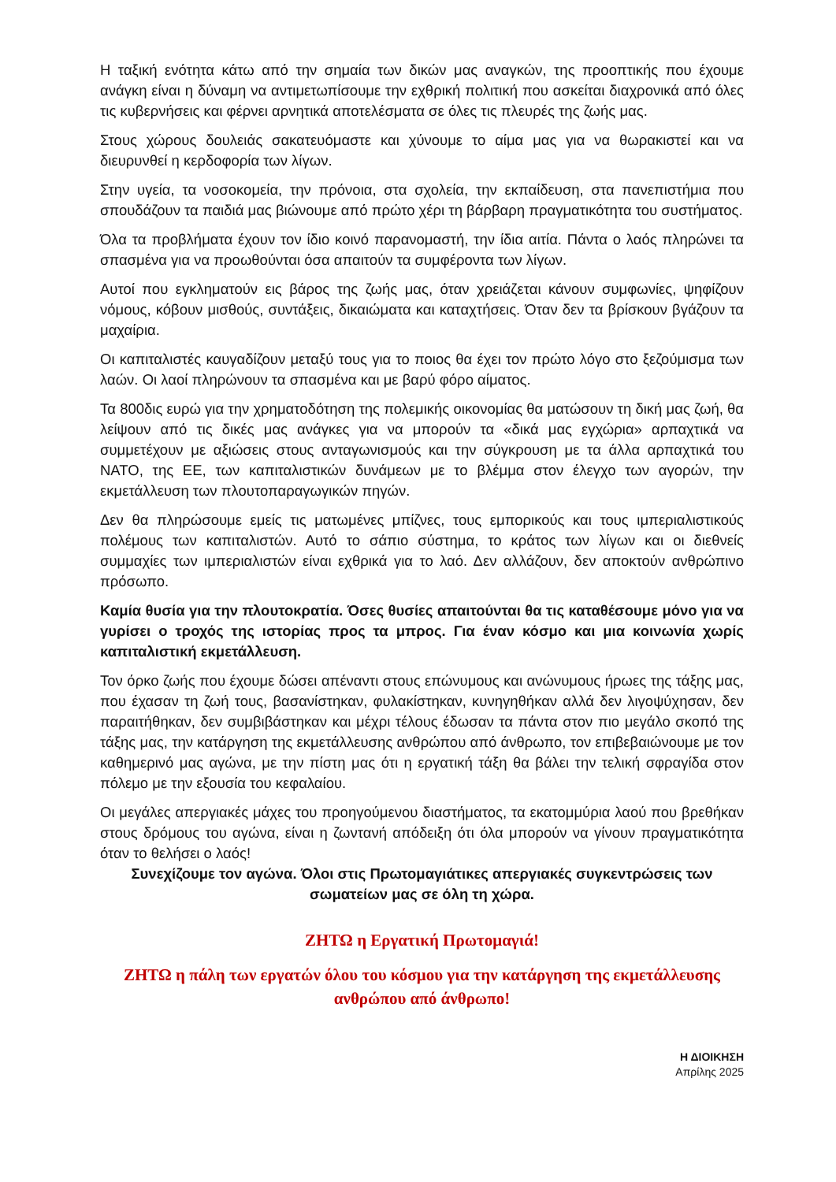Η ταξική ενότητα κάτω από την σημαία των δικών μας αναγκών, της προοπτικής που έχουμε ανάγκη είναι η δύναμη να αντιμετωπίσουμε την εχθρική πολιτική που ασκείται διαχρονικά από όλες τις κυβερνήσεις και φέρνει αρνητικά αποτελέσματα σε όλες τις πλευρές της ζωής μας.
Στους χώρους δουλειάς σακατευόμαστε και χύνουμε το αίμα μας για να θωρακιστεί και να διευρυνθεί η κερδοφορία των λίγων.
Στην υγεία, τα νοσοκομεία, την πρόνοια, στα σχολεία, την εκπαίδευση, στα πανεπιστήμια που σπουδάζουν τα παιδιά μας βιώνουμε από πρώτο χέρι τη βάρβαρη πραγματικότητα του συστήματος.
Όλα τα προβλήματα έχουν τον ίδιο κοινό παρανομαστή, την ίδια αιτία. Πάντα ο λαός πληρώνει τα σπασμένα για να προωθούνται όσα απαιτούν τα συμφέροντα των λίγων.
Αυτοί που εγκληματούν εις βάρος της ζωής μας, όταν χρειάζεται κάνουν συμφωνίες, ψηφίζουν νόμους, κόβουν μισθούς, συντάξεις, δικαιώματα και καταχτήσεις. Όταν δεν τα βρίσκουν βγάζουν τα μαχαίρια.
Οι καπιταλιστές καυγαδίζουν μεταξύ τους για το ποιος θα έχει τον πρώτο λόγο στο ξεζούμισμα των λαών. Οι λαοί πληρώνουν τα σπασμένα και με βαρύ φόρο αίματος.
Τα 800δις ευρώ για την χρηματοδότηση της πολεμικής οικονομίας θα ματώσουν τη δική μας ζωή, θα λείψουν από τις δικές μας ανάγκες για να μπορούν τα «δικά μας εγχώρια» αρπαχτικά να συμμετέχουν με αξιώσεις στους ανταγωνισμούς και την σύγκρουση με τα άλλα αρπαχτικά του ΝΑΤΟ, της ΕΕ, των καπιταλιστικών δυνάμεων με το βλέμμα στον έλεγχο των αγορών, την εκμετάλλευση των πλουτοπαραγωγικών πηγών.
Δεν θα πληρώσουμε εμείς τις ματωμένες μπίζνες, τους εμπορικούς και τους ιμπεριαλιστικούς πολέμους των καπιταλιστών. Αυτό το σάπιο σύστημα, το κράτος των λίγων και οι διεθνείς συμμαχίες των ιμπεριαλιστών είναι εχθρικά για το λαό. Δεν αλλάζουν, δεν αποκτούν ανθρώπινο πρόσωπο.
Καμία θυσία για την πλουτοκρατία. Όσες θυσίες απαιτούνται θα τις καταθέσουμε μόνο για να γυρίσει ο τροχός της ιστορίας προς τα μπρος. Για έναν κόσμο και μια κοινωνία χωρίς καπιταλιστική εκμετάλλευση.
Τον όρκο ζωής που έχουμε δώσει απέναντι στους επώνυμους και ανώνυμους ήρωες της τάξης μας, που έχασαν τη ζωή τους, βασανίστηκαν, φυλακίστηκαν, κυνηγηθήκαν αλλά δεν λιγοψύχησαν, δεν παραιτήθηκαν, δεν συμβιβάστηκαν και μέχρι τέλους έδωσαν τα πάντα στον πιο μεγάλο σκοπό της τάξης μας, την κατάργηση της εκμετάλλευσης ανθρώπου από άνθρωπο, τον επιβεβαιώνουμε με τον καθημερινό μας αγώνα, με την πίστη μας ότι η εργατική τάξη θα βάλει την τελική σφραγίδα στον πόλεμο με την εξουσία του κεφαλαίου.
Οι μεγάλες απεργιακές μάχες του προηγούμενου διαστήματος, τα εκατομμύρια λαού που βρεθήκαν στους δρόμους του αγώνα, είναι η ζωντανή απόδειξη ότι όλα μπορούν να γίνουν πραγματικότητα όταν το θελήσει ο λαός!
Συνεχίζουμε τον αγώνα. Όλοι στις Πρωτομαγιάτικες απεργιακές συγκεντρώσεις των σωματείων μας σε όλη τη χώρα.
ΖΗΤΩ η Εργατική Πρωτομαγιά!
ΖΗΤΩ η πάλη των εργατών όλου του κόσμου για την κατάργηση της εκμετάλλευσης ανθρώπου από άνθρωπο!
Η ΔΙΟΙΚΗΣΗ
Απρίλης 2025